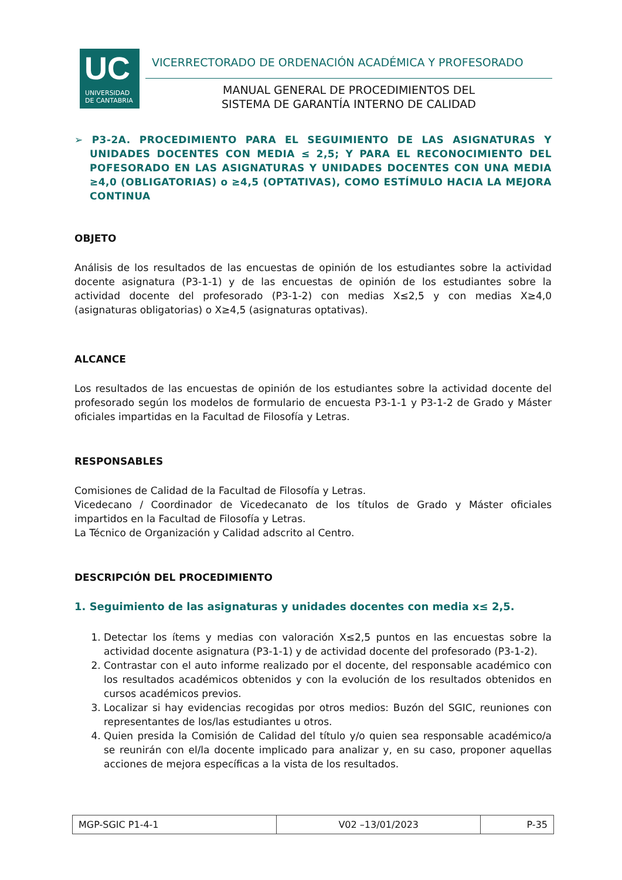UC
UNIVERSIDAD
DE CANTABRIA
VICERRECTORADO DE ORDENACIÓN ACADÉMICA Y PROFESORADO
MANUAL GENERAL DE PROCEDIMIENTOS DEL
SISTEMA DE GARANTÍA INTERNO DE CALIDAD
➢ P3-2A. PROCEDIMIENTO PARA EL SEGUIMIENTO DE LAS ASIGNATURAS Y UNIDADES DOCENTES CON MEDIA ≤ 2,5; Y PARA EL RECONOCIMIENTO DEL POFESORADO EN LAS ASIGNATURAS Y UNIDADES DOCENTES CON UNA MEDIA ≥4,0 (OBLIGATORIAS) o ≥4,5 (OPTATIVAS), COMO ESTÍMULO HACIA LA MEJORA CONTINUA
OBJETO
Análisis de los resultados de las encuestas de opinión de los estudiantes sobre la actividad docente asignatura (P3-1-1) y de las encuestas de opinión de los estudiantes sobre la actividad docente del profesorado (P3-1-2) con medias X≤2,5 y con medias X≥4,0 (asignaturas obligatorias) o X≥4,5 (asignaturas optativas).
ALCANCE
Los resultados de las encuestas de opinión de los estudiantes sobre la actividad docente del profesorado según los modelos de formulario de encuesta P3-1-1 y P3-1-2 de Grado y Máster oficiales impartidas en la Facultad de Filosofía y Letras.
RESPONSABLES
Comisiones de Calidad de la Facultad de Filosofía y Letras.
Vicedecano / Coordinador de Vicedecanato de los títulos de Grado y Máster oficiales impartidos en la Facultad de Filosofía y Letras.
La Técnico de Organización y Calidad adscrito al Centro.
DESCRIPCIÓN DEL PROCEDIMIENTO
1. Seguimiento de las asignaturas y unidades docentes con media x≤ 2,5.
1. Detectar los ítems y medias con valoración X≤2,5 puntos en las encuestas sobre la actividad docente asignatura (P3-1-1) y de actividad docente del profesorado (P3-1-2).
2. Contrastar con el auto informe realizado por el docente, del responsable académico con los resultados académicos obtenidos y con la evolución de los resultados obtenidos en cursos académicos previos.
3. Localizar si hay evidencias recogidas por otros medios: Buzón del SGIC, reuniones con representantes de los/las estudiantes u otros.
4. Quien presida la Comisión de Calidad del título y/o quien sea responsable académico/a se reunirán con el/la docente implicado para analizar y, en su caso, proponer aquellas acciones de mejora específicas a la vista de los resultados.
| MGP-SGIC P1-4-1 | V02 –13/01/2023 | P-35 |